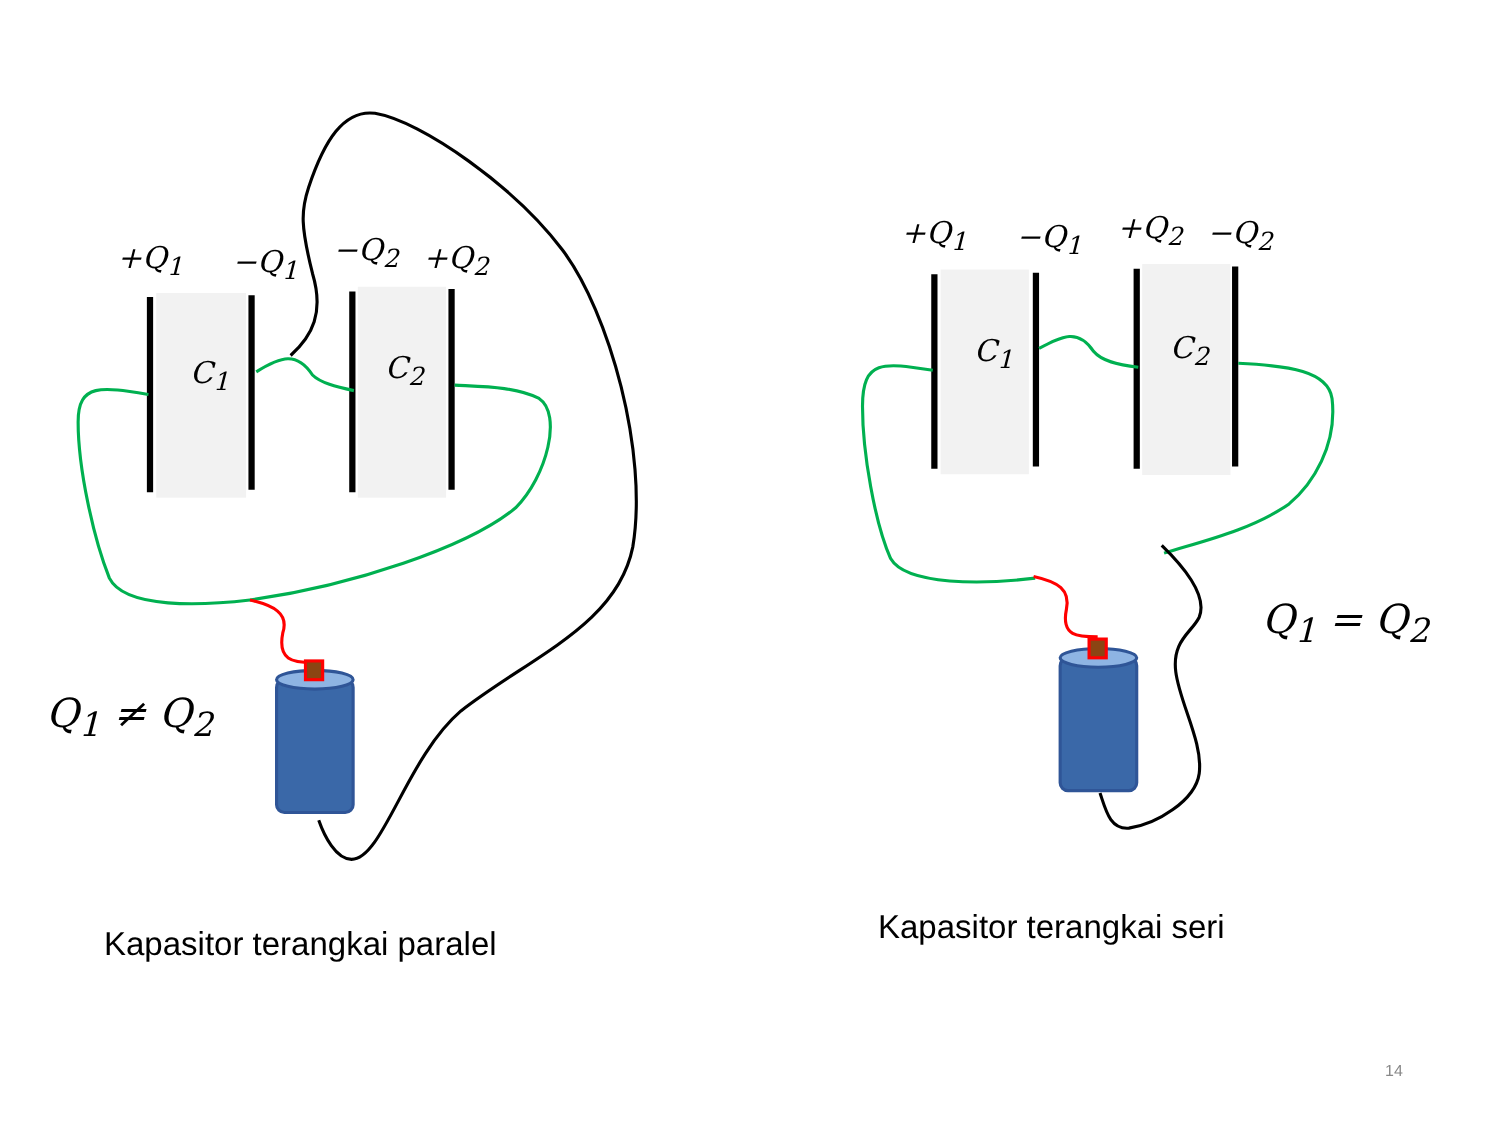+Q<sub>1</sub> −Q<sub>1</sub> −Q<sub>2</sub> +Q<sub>2</sub>
C<sub>1</sub> C<sub>2</sub>
Q<sub>1</sub> ≠ Q<sub>2</sub>
+Q<sub>1</sub> −Q<sub>1</sub> +Q<sub>2</sub> −Q<sub>2</sub>
C<sub>1</sub> C<sub>2</sub>
Q<sub>1</sub> = Q<sub>2</sub>
Kapasitor terangkai paralel Kapasitor terangkai seri
14